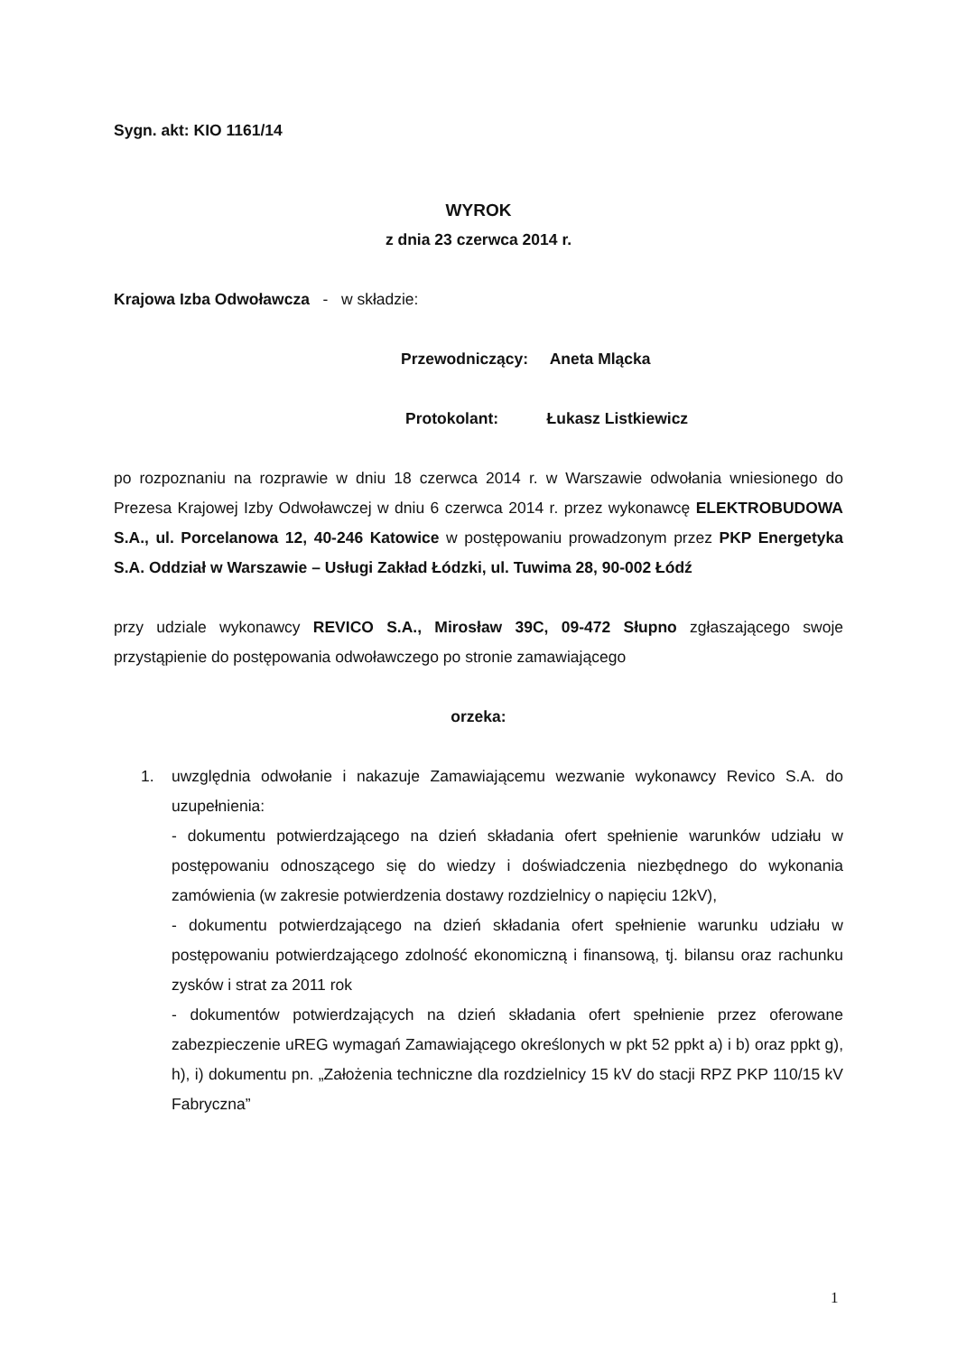Sygn. akt: KIO 1161/14
WYROK
z dnia 23 czerwca 2014 r.
Krajowa Izba Odwoławcza - w składzie:
Przewodniczący: Aneta Mlącka
Protokolant: Łukasz Listkiewicz
po rozpoznaniu na rozprawie w dniu 18 czerwca 2014 r. w Warszawie odwołania wniesionego do Prezesa Krajowej Izby Odwoławczej w dniu 6 czerwca 2014 r. przez wykonawcę ELEKTROBUDOWA S.A., ul. Porcelanowa 12, 40-246 Katowice w postępowaniu prowadzonym przez PKP Energetyka S.A. Oddział w Warszawie – Usługi Zakład Łódzki, ul. Tuwima 28, 90-002 Łódź
przy udziale wykonawcy REVICO S.A., Mirosław 39C, 09-472 Słupno zgłaszającego swoje przystąpienie do postępowania odwoławczego po stronie zamawiającego
orzeka:
1. uwzględnia odwołanie i nakazuje Zamawiającemu wezwanie wykonawcy Revico S.A. do uzupełnienia:
- dokumentu potwierdzającego na dzień składania ofert spełnienie warunków udziału w postępowaniu odnoszącego się do wiedzy i doświadczenia niezbędnego do wykonania zamówienia (w zakresie potwierdzenia dostawy rozdzielnicy o napięciu 12kV),
- dokumentu potwierdzającego na dzień składania ofert spełnienie warunku udziału w postępowaniu potwierdzającego zdolność ekonomiczną i finansową, tj. bilansu oraz rachunku zysków i strat za 2011 rok
- dokumentów potwierdzających na dzień składania ofert spełnienie przez oferowane zabezpieczenie uREG wymagań Zamawiającego określonych w pkt 52 ppkt a) i b) oraz ppkt g), h), i) dokumentu pn. „Założenia techniczne dla rozdzielnicy 15 kV do stacji RPZ PKP 110/15 kV Fabryczna”
1